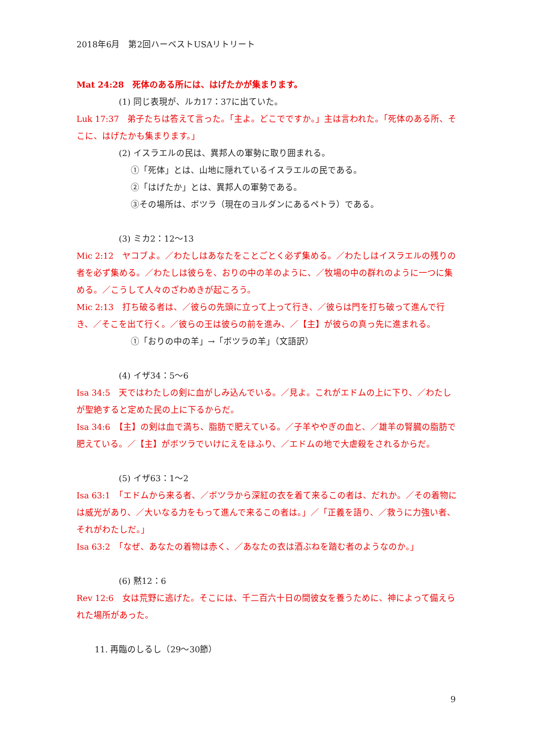2018年6月　第2回ハーベストUSAリトリート
Mat 24:28　死体のある所には、はげたかが集まります。
(1) 同じ表現が、ルカ17：37に出ていた。
Luk 17:37　弟子たちは答えて言った。「主よ。どこでですか。」主は言われた。「死体のある所、そこに、はげたかも集まります。」
(2) イスラエルの民は、異邦人の軍勢に取り囲まれる。
①「死体」とは、山地に隠れているイスラエルの民である。
②「はげたか」とは、異邦人の軍勢である。
③その場所は、ボツラ（現在のヨルダンにあるペトラ）である。
(3) ミカ2：12～13
Mic 2:12　ヤコブよ。／わたしはあなたをことごとく必ず集める。／わたしはイスラエルの残りの者を必ず集める。／わたしは彼らを、おりの中の羊のように、／牧場の中の群れのように一つに集める。／こうして人々のざわめきが起ころう。
Mic 2:13　打ち破る者は、／彼らの先頭に立って上って行き、／彼らは門を打ち破って進んで行き、／そこを出て行く。／彼らの王は彼らの前を進み、／【主】が彼らの真っ先に進まれる。
①「おりの中の羊」→「ボツラの羊」（文語訳）
(4) イザ34：5～6
Isa 34:5　天ではわたしの剣に血がしみ込んでいる。／見よ。これがエドムの上に下り、／わたしが聖絶すると定めた民の上に下るからだ。
Isa 34:6　【主】の剣は血で満ち、脂肪で肥えている。／子羊ややぎの血と、／雄羊の腎臓の脂肪で肥えている。／【主】がボツラでいけにえをほふり、／エドムの地で大虐殺をされるからだ。
(5) イザ63：1～2
Isa 63:1　「エドムから来る者、／ボツラから深紅の衣を着て来るこの者は、だれか。／その着物には威光があり、／大いなる力をもって進んで来るこの者は。」／「正義を語り、／救うに力強い者、それがわたしだ。」
Isa 63:2　「なぜ、あなたの着物は赤く、／あなたの衣は酒ぶねを踏む者のようなのか。」
(6) 黙12：6
Rev 12:6　女は荒野に逃げた。そこには、千二百六十日の間彼女を養うために、神によって備えられた場所があった。
11. 再臨のしるし（29～30節）
9